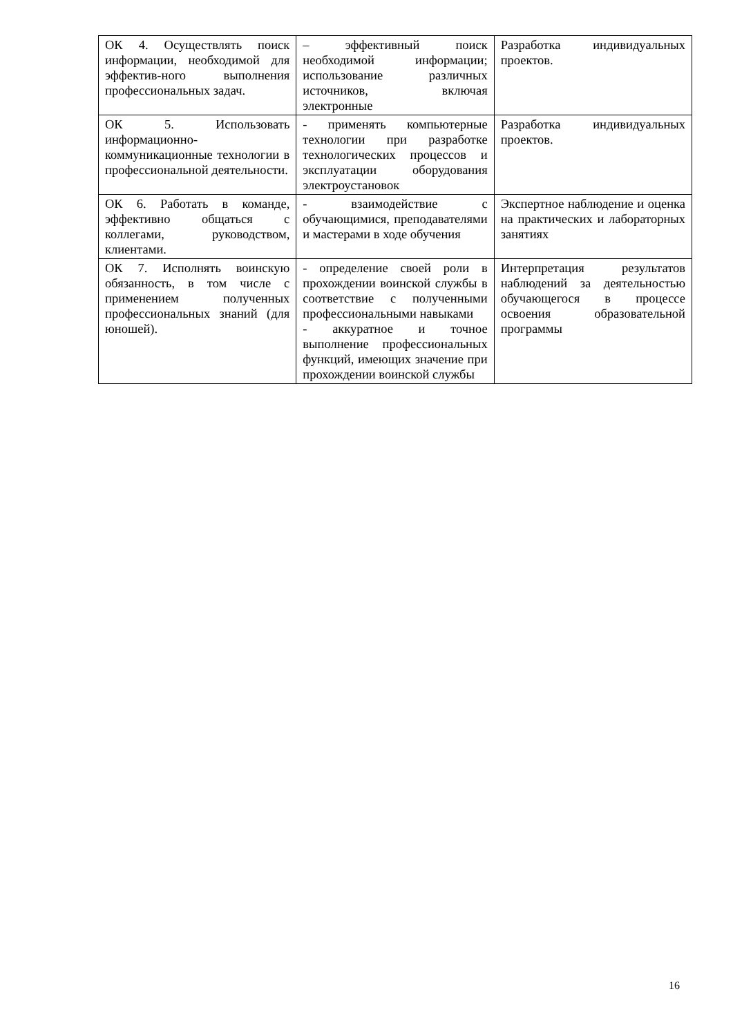| ОК 4. Осуществлять поиск информации, необходимой для эффектив-ного выполнения профессиональных задач. | – эффективный поиск необходимой информации; использование различных источников, включая электронные | Разработка индивидуальных проектов. |
| ОК 5. Использовать информационно-коммуникационные технологии в профессиональной деятельности. | - применять компьютерные технологии при разработке технологических процессов и эксплуатации оборудования электроустановок | Разработка индивидуальных проектов. |
| ОК 6. Работать в команде, эффективно общаться с коллегами, руководством, клиентами. | - взаимодействие с обучающимися, преподавателями и мастерами в ходе обучения | Экспертное наблюдение и оценка на практических и лабораторных занятиях |
| ОК 7. Исполнять воинскую обязанность, в том числе с применением полученных профессиональных знаний (для юношей). | - определение своей роли в прохождении воинской службы в соответствие с полученными профессиональными навыками - аккуратное и точное выполнение профессиональных функций, имеющих значение при прохождении воинской службы | Интерпретация результатов наблюдений за деятельностью обучающегося в процессе освоения образовательной программы |
16